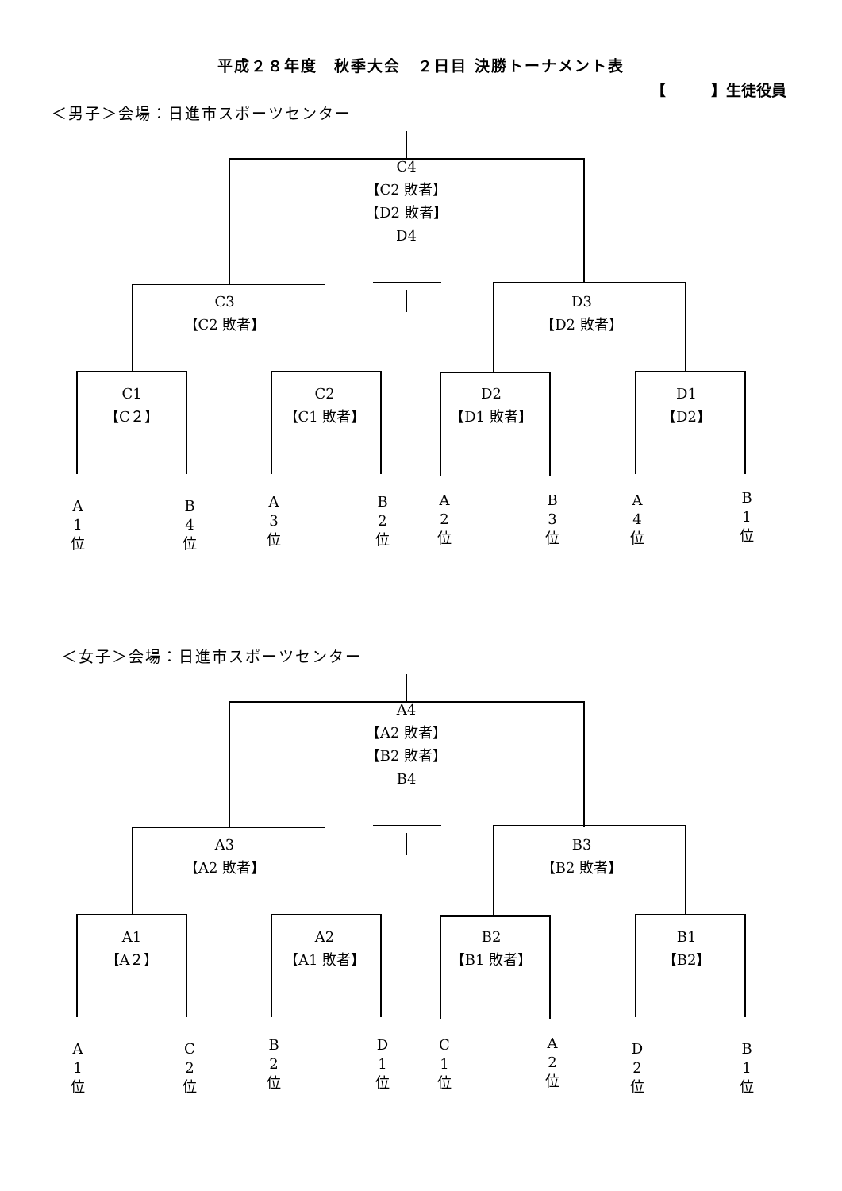平成２８年度　秋季大会　２日目 決勝トーナメント表
【　　　】生徒役員
＜男子＞会場：日進市スポーツセンター
C4
【C2 敗者】
【D2 敗者】
D4
C3
【C2 敗者】
D3
【D2 敗者】
C1
【C２】
C2
【C1 敗者】
D2
【D1 敗者】
D1
【D2】
A
1
位
B
4
位
A
3
位
B
2
位
A
2
位
B
3
位
A
4
位
B
1
位
＜女子＞会場：日進市スポーツセンター
A4
【A2 敗者】
【B2 敗者】
B4
A3
【A2 敗者】
B3
【B2 敗者】
A1
【A２】
A2
【A1 敗者】
B2
【B1 敗者】
B1
【B2】
A
1
位
C
2
位
B
2
位
D
1
位
C
1
位
A
2
位
D
2
位
B
1
位